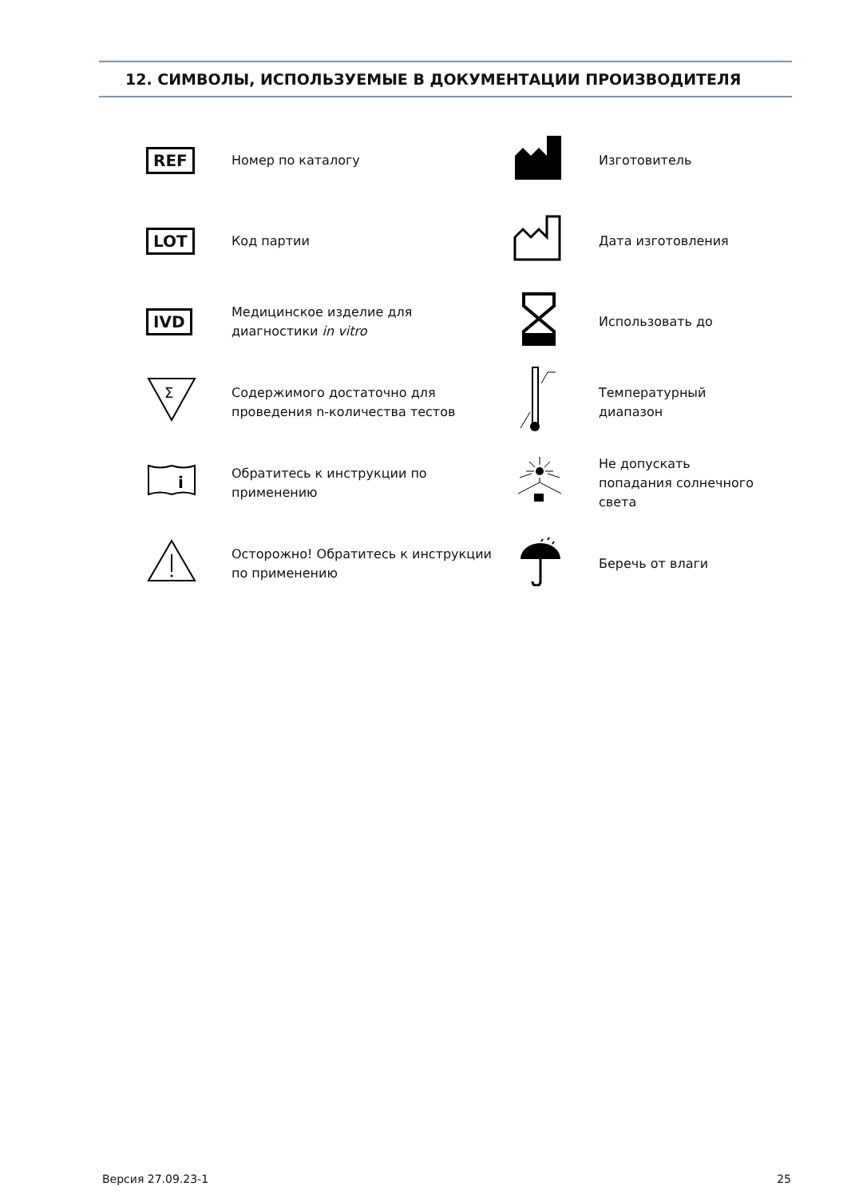12. СИМВОЛЫ, ИСПОЛЬЗУЕМЫЕ В ДОКУМЕНТАЦИИ ПРОИЗВОДИТЕЛЯ
| REF | Номер по каталогу | | Изготовитель |
| LOT | Код партии | | Дата изготовления |
| IVD | Медицинское изделие для диагностики in vitro | | Использовать до |
| Σ | Содержимого достаточно для проведения n-количества тестов | | Температурный диапазон |
| i | Обратитесь к инструкции по применению | | Не допускать попадания солнечного света |
| | Осторожно! Обратитесь к инструкции по применению | | Беречь от влаги |
Версия 27.09.23-1 25